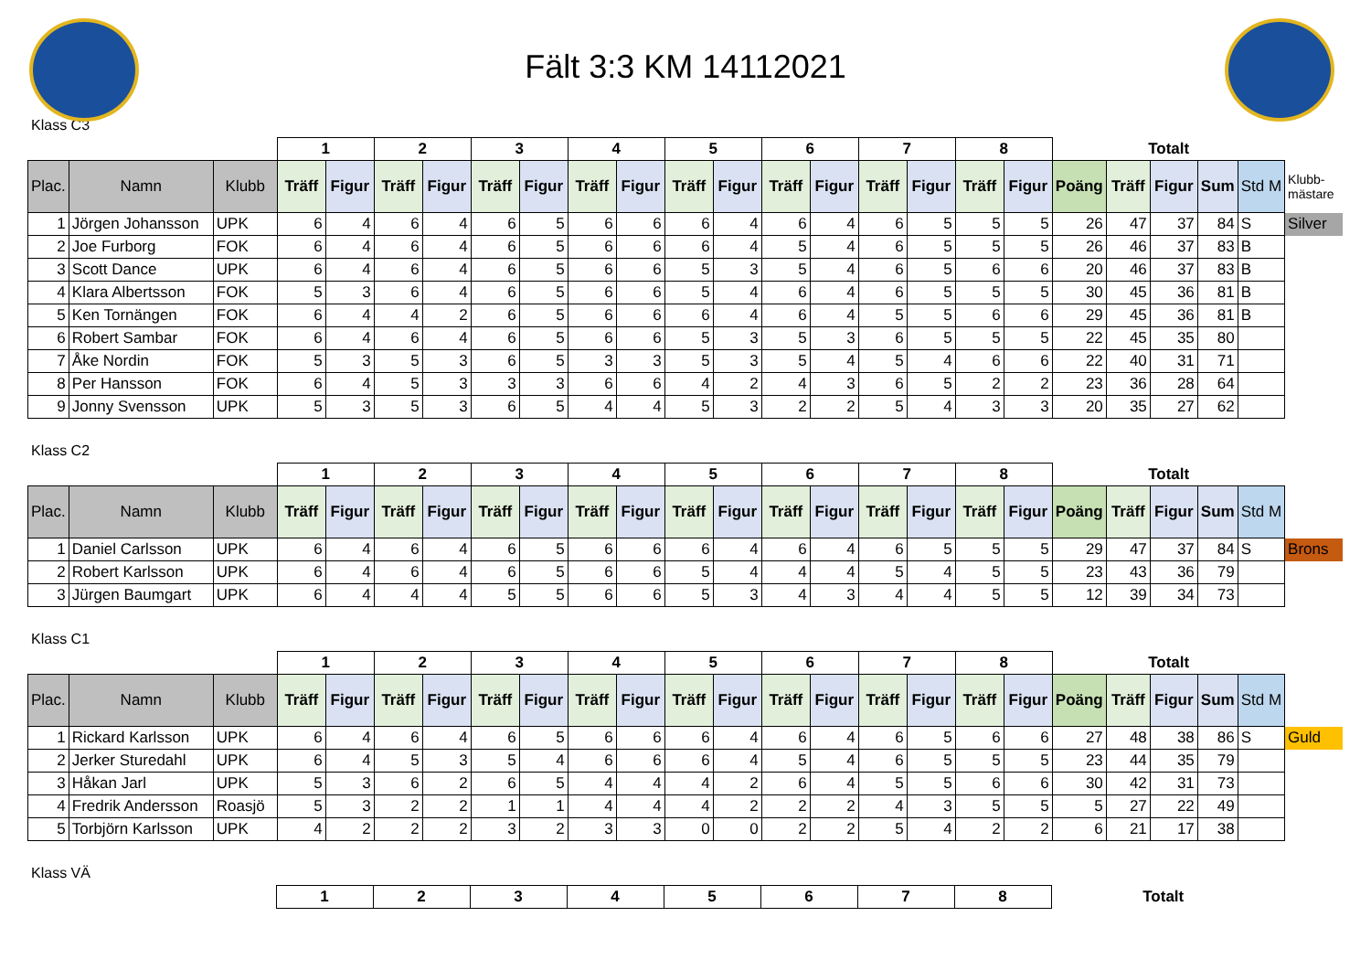Fält 3:3 KM 14112021
Klass C3
| | | | 1 | | 2 | | 3 | | 4 | | 5 | | 6 | | 7 | | 8 | | Totalt | | | | | |
| Plac. | Namn | Klubb | Träff | Figur | Träff | Figur | Träff | Figur | Träff | Figur | Träff | Figur | Träff | Figur | Träff | Figur | Träff | Figur | Poäng | Träff | Figur | Sum | Std M | Klubb- mästare |
| 1 | Jörgen Johansson | UPK | 6 | 4 | 6 | 4 | 6 | 5 | 6 | 6 | 6 | 4 | 6 | 4 | 6 | 5 | 5 | 5 | 26 | 47 | 37 | 84 | S | Silver |
| 2 | Joe Furborg | FOK | 6 | 4 | 6 | 4 | 6 | 5 | 6 | 6 | 6 | 4 | 5 | 4 | 6 | 5 | 5 | 5 | 26 | 46 | 37 | 83 | B | |
| 3 | Scott Dance | UPK | 6 | 4 | 6 | 4 | 6 | 5 | 6 | 6 | 5 | 3 | 5 | 4 | 6 | 5 | 6 | 6 | 20 | 46 | 37 | 83 | B | |
| 4 | Klara Albertsson | FOK | 5 | 3 | 6 | 4 | 6 | 5 | 6 | 6 | 5 | 4 | 6 | 4 | 6 | 5 | 5 | 5 | 30 | 45 | 36 | 81 | B | |
| 5 | Ken Tornängen | FOK | 6 | 4 | 4 | 2 | 6 | 5 | 6 | 6 | 6 | 4 | 6 | 4 | 5 | 5 | 6 | 6 | 29 | 45 | 36 | 81 | B | |
| 6 | Robert Sambar | FOK | 6 | 4 | 6 | 4 | 6 | 5 | 6 | 6 | 5 | 3 | 5 | 3 | 6 | 5 | 5 | 5 | 22 | 45 | 35 | 80 | | |
| 7 | Åke Nordin | FOK | 5 | 3 | 5 | 3 | 6 | 5 | 3 | 3 | 5 | 3 | 5 | 4 | 5 | 4 | 6 | 6 | 22 | 40 | 31 | 71 | | |
| 8 | Per Hansson | FOK | 6 | 4 | 5 | 3 | 3 | 3 | 6 | 6 | 4 | 2 | 4 | 3 | 6 | 5 | 2 | 2 | 23 | 36 | 28 | 64 | | |
| 9 | Jonny Svensson | UPK | 5 | 3 | 5 | 3 | 6 | 5 | 4 | 4 | 5 | 3 | 2 | 2 | 5 | 4 | 3 | 3 | 20 | 35 | 27 | 62 | | |
Klass C2
| | | | 1 | | 2 | | 3 | | 4 | | 5 | | 6 | | 7 | | 8 | | Totalt | | | | | |
| Plac. | Namn | Klubb | Träff | Figur | Träff | Figur | Träff | Figur | Träff | Figur | Träff | Figur | Träff | Figur | Träff | Figur | Träff | Figur | Poäng | Träff | Figur | Sum | Std M | |
| 1 | Daniel Carlsson | UPK | 6 | 4 | 6 | 4 | 6 | 5 | 6 | 6 | 6 | 4 | 6 | 4 | 6 | 5 | 5 | 5 | 29 | 47 | 37 | 84 | S | Brons |
| 2 | Robert Karlsson | UPK | 6 | 4 | 6 | 4 | 6 | 5 | 6 | 6 | 5 | 4 | 4 | 4 | 5 | 4 | 5 | 5 | 23 | 43 | 36 | 79 | | |
| 3 | Jürgen Baumgart | UPK | 6 | 4 | 4 | 4 | 5 | 5 | 6 | 6 | 5 | 3 | 4 | 3 | 4 | 4 | 5 | 5 | 12 | 39 | 34 | 73 | | |
Klass C1
| | | | 1 | | 2 | | 3 | | 4 | | 5 | | 6 | | 7 | | 8 | | Totalt | | | | | |
| Plac. | Namn | Klubb | Träff | Figur | Träff | Figur | Träff | Figur | Träff | Figur | Träff | Figur | Träff | Figur | Träff | Figur | Träff | Figur | Poäng | Träff | Figur | Sum | Std M | |
| 1 | Rickard Karlsson | UPK | 6 | 4 | 6 | 4 | 6 | 5 | 6 | 6 | 6 | 4 | 6 | 4 | 6 | 5 | 6 | 6 | 27 | 48 | 38 | 86 | S | Guld |
| 2 | Jerker Sturedahl | UPK | 6 | 4 | 5 | 3 | 5 | 4 | 6 | 6 | 6 | 4 | 5 | 4 | 6 | 5 | 5 | 5 | 23 | 44 | 35 | 79 | | |
| 3 | Håkan Jarl | UPK | 5 | 3 | 6 | 2 | 6 | 5 | 4 | 4 | 4 | 2 | 6 | 4 | 5 | 5 | 6 | 6 | 30 | 42 | 31 | 73 | | |
| 4 | Fredrik Andersson | Roasjö | 5 | 3 | 2 | 2 | 1 | 1 | 4 | 4 | 4 | 2 | 2 | 2 | 4 | 3 | 5 | 5 | 5 | 27 | 22 | 49 | | |
| 5 | Torbjörn Karlsson | UPK | 4 | 2 | 2 | 2 | 3 | 2 | 3 | 3 | 0 | 0 | 2 | 2 | 5 | 4 | 2 | 2 | 6 | 21 | 17 | 38 | | |
Klass VÄ
| | 1 | 2 | 3 | 4 | 5 | 6 | 7 | 8 | Totalt | |